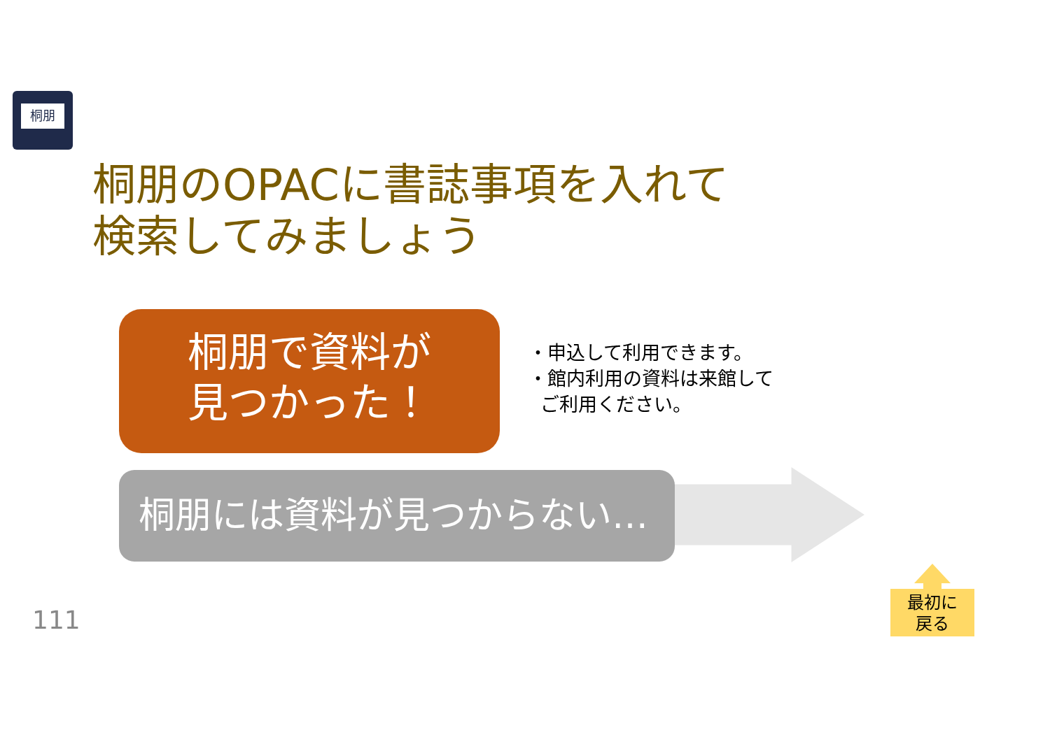桐朋
桐朋のOPACに書誌事項を入れて
検索してみましょう
桐朋で資料が
見つかった！
・申込して利用できます。
・館内利用の資料は来館して
ご利用ください。
桐朋には資料が見つからない…
111
最初に
戻る